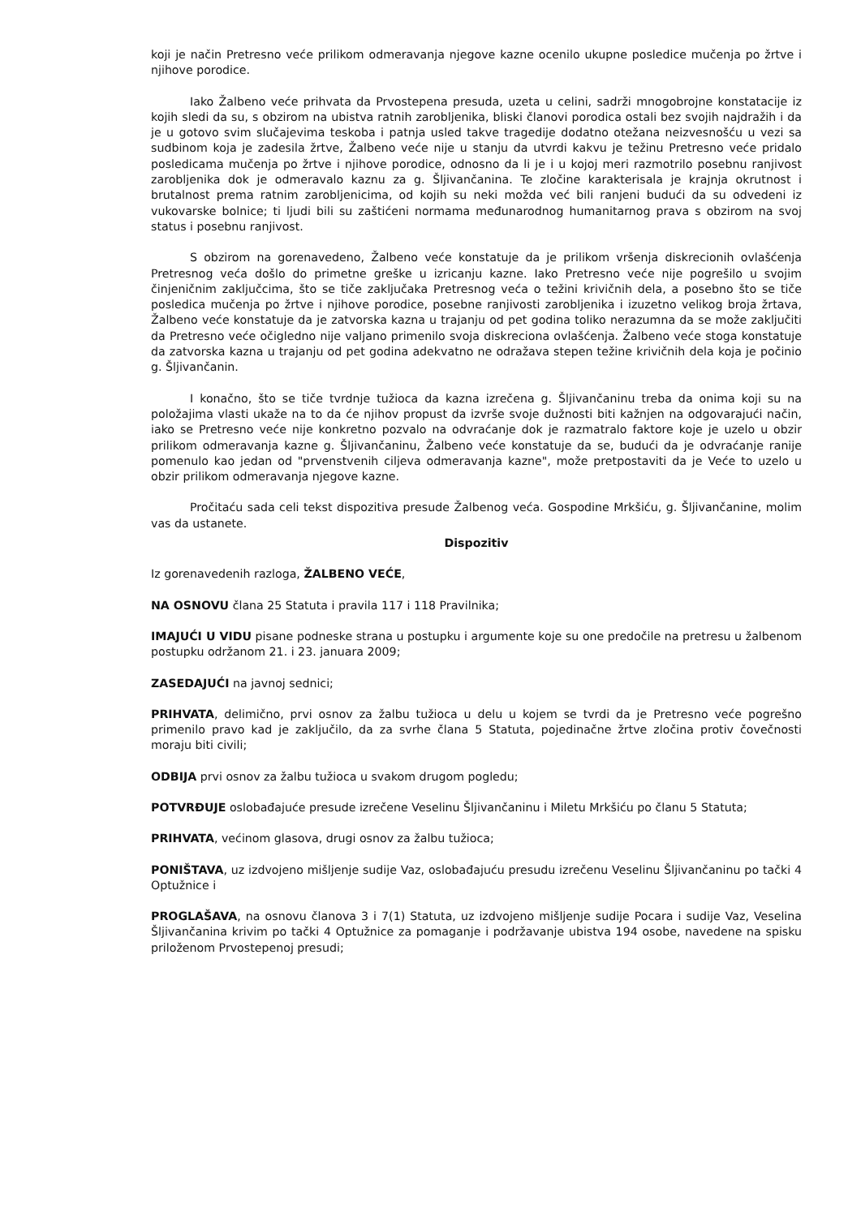koji je način Pretresno veće prilikom odmeravanja njegove kazne ocenilo ukupne posledice mučenja po žrtve i njihove porodice.
Iako Žalbeno veće prihvata da Prvostepena presuda, uzeta u celini, sadrži mnogobrojne konstatacije iz kojih sledi da su, s obzirom na ubistva ratnih zarobljenika, bliski članovi porodica ostali bez svojih najdražih i da je u gotovo svim slučajevima teskoba i patnja usled takve tragedije dodatno otežana neizvesnošću u vezi sa sudbinom koja je zadesila žrtve, Žalbeno veće nije u stanju da utvrdi kakvu je težinu Pretresno veće pridalo posledicama mučenja po žrtve i njihove porodice, odnosno da li je i u kojoj meri razmotrilo posebnu ranjivost zarobljenika dok je odmeravalo kaznu za g. Šljivančanina. Te zločine karakterisala je krajnja okrutnost i brutalnost prema ratnim zarobljenicima, od kojih su neki možda već bili ranjeni budući da su odvedeni iz vukovarske bolnice; ti ljudi bili su zaštićeni normama međunarodnog humanitarnog prava s obzirom na svoj status i posebnu ranjivost.
S obzirom na gorenavedeno, Žalbeno veće konstatuje da je prilikom vršenja diskrecionih ovlašćenja Pretresnog veća došlo do primetne greške u izricanju kazne. Iako Pretresno veće nije pogrešilo u svojim činjeničnim zaključcima, što se tiče zaključaka Pretresnog veća o težini krivičnih dela, a posebno što se tiče posledica mučenja po žrtve i njihove porodice, posebne ranjivosti zarobljenika i izuzetno velikog broja žrtava, Žalbeno veće konstatuje da je zatvorska kazna u trajanju od pet godina toliko nerazumna da se može zaključiti da Pretresno veće očigledno nije valjano primenilo svoja diskreciona ovlašćenja. Žalbeno veće stoga konstatuje da zatvorska kazna u trajanju od pet godina adekvatno ne odražava stepen težine krivičnih dela koja je počinio g. Šljivančanin.
I konačno, što se tiče tvrdnje tužioca da kazna izrečena g. Šljivančaninu treba da onima koji su na položajima vlasti ukaže na to da će njihov propust da izvrše svoje dužnosti biti kažnjen na odgovarajući način, iako se Pretresno veće nije konkretno pozvalo na odvraćanje dok je razmatralo faktore koje je uzelo u obzir prilikom odmeravanja kazne g. Šljivančaninu, Žalbeno veće konstatuje da se, budući da je odvraćanje ranije pomenulo kao jedan od "prvenstvenih ciljeva odmeravanja kazne", može pretpostaviti da je Veće to uzelo u obzir prilikom odmeravanja njegove kazne.
Pročitaću sada celi tekst dispozitiva presude Žalbenog veća. Gospodine Mrkšiću, g. Šljivančanine, molim vas da ustanete.
Dispozitiv
Iz gorenavedenih razloga, ŽALBENO VEĆE,
NA OSNOVU člana 25 Statuta i pravila 117 i 118 Pravilnika;
IMAJUĆI U VIDU pisane podneske strana u postupku i argumente koje su one predočile na pretresu u žalbenom postupku održanom 21. i 23. januara 2009;
ZASEDAJUĆI na javnoj sednici;
PRIHVATA, delimično, prvi osnov za žalbu tužioca u delu u kojem se tvrdi da je Pretresno veće pogrešno primenilo pravo kad je zaključilo, da za svrhe člana 5 Statuta, pojedinačne žrtve zločina protiv čovečnosti moraju biti civili;
ODBIJA prvi osnov za žalbu tužioca u svakom drugom pogledu;
POTVRĐUJE oslobađajuće presude izrečene Veselinu Šljivančaninu i Miletu Mrkšiću po članu 5 Statuta;
PRIHVATA, većinom glasova, drugi osnov za žalbu tužioca;
PONIŠTAVA, uz izdvojeno mišljenje sudije Vaz, oslobađajuću presudu izrečenu Veselinu Šljivančaninu po tački 4 Optužnice i
PROGLAŠAVA, na osnovu članova 3 i 7(1) Statuta, uz izdvojeno mišljenje sudije Pocara i sudije Vaz, Veselina Šljivančanina krivim po tački 4 Optužnice za pomaganje i podržavanje ubistva 194 osobe, navedene na spisku priloženom Prvostepenoj presudi;